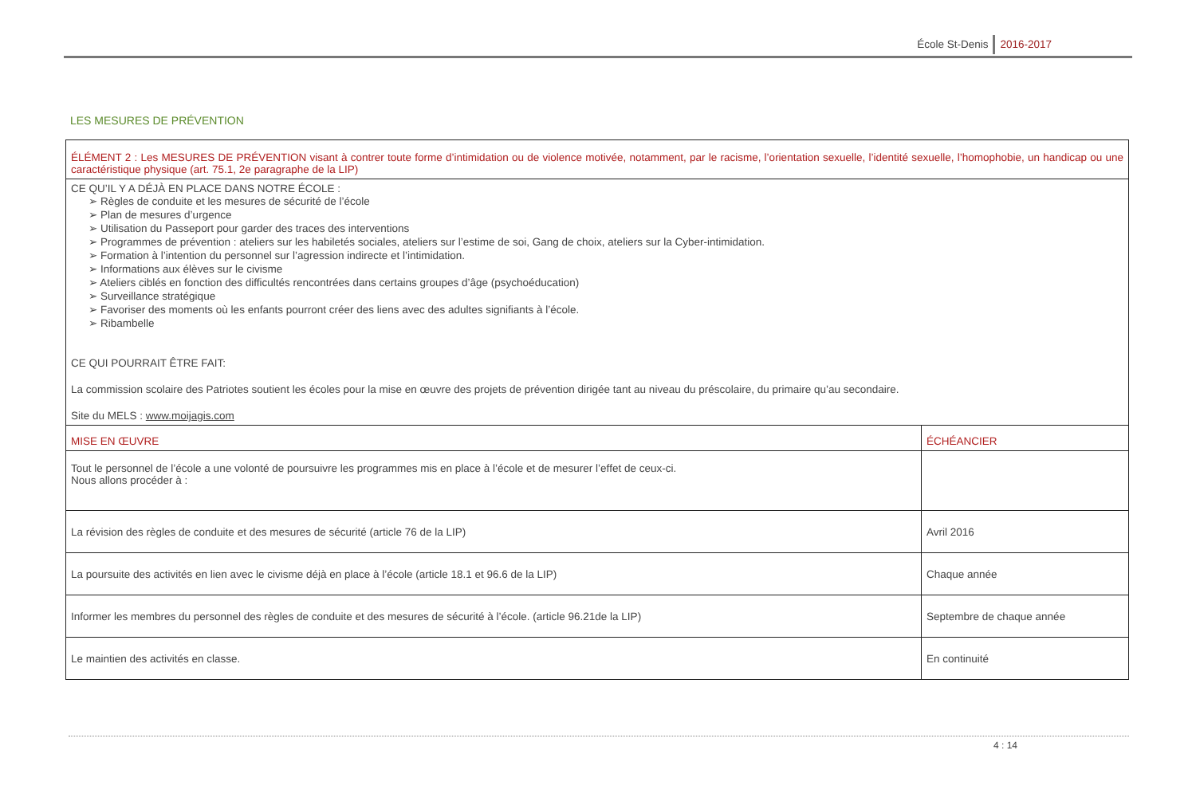École St-Denis 2016-2017
LES MESURES DE PRÉVENTION
| ÉLÉMENT 2 : Les MESURES DE PRÉVENTION visant à contrer toute forme d’intimidation ou de violence motivée, notamment, par le racisme, l’orientation sexuelle, l’identité sexuelle, l’homophobie, un handicap ou une caractéristique physique (art. 75.1, 2e paragraphe de la LIP) | |
| CE QU’IL Y A DÉJÀ EN PLACE DANS NOTRE ÉCOLE : ➢ Règles de conduite et les mesures de sécurité de l’école ➢ Plan de mesures d’urgence ➢ Utilisation du Passeport pour garder des traces des interventions ➢ Programmes de prévention : ateliers sur les habiletés sociales, ateliers sur l’estime de soi, Gang de choix, ateliers sur la Cyber-intimidation. ➢ Formation à l’intention du personnel sur l’agression indirecte et l’intimidation. ➢ Informations aux élèves sur le civisme ➢ Ateliers ciblés en fonction des difficultés rencontrées dans certains groupes d’âge (psychoéducation) ➢ Surveillance stratégique ➢ Favoriser des moments où les enfants pourront créer des liens avec des adultes signifiants à l’école. ➢ Ribambelle CE QUI POURRAIT ÊTRE FAIT: La commission scolaire des Patriotes soutient les écoles pour la mise en œuvre des projets de prévention dirigée tant au niveau du préscolaire, du primaire qu’au secondaire. Site du MELS : www.moijagis.com | |
| MISE EN ŒUVRE | ÉCHÉANCIER |
| Tout le personnel de l’école a une volonté de poursuivre les programmes mis en place à l’école et de mesurer l’effet de ceux-ci. Nous allons procéder à : | |
| La révision des règles de conduite et des mesures de sécurité (article 76 de la LIP) | Avril 2016 |
| La poursuite des activités en lien avec le civisme déjà en place à l’école (article 18.1 et 96.6 de la LIP) | Chaque année |
| Informer les membres du personnel des règles de conduite et des mesures de sécurité à l’école. (article 96.21de la LIP) | Septembre de chaque année |
| Le maintien des activités en classe. | En continuité |
4 : 14